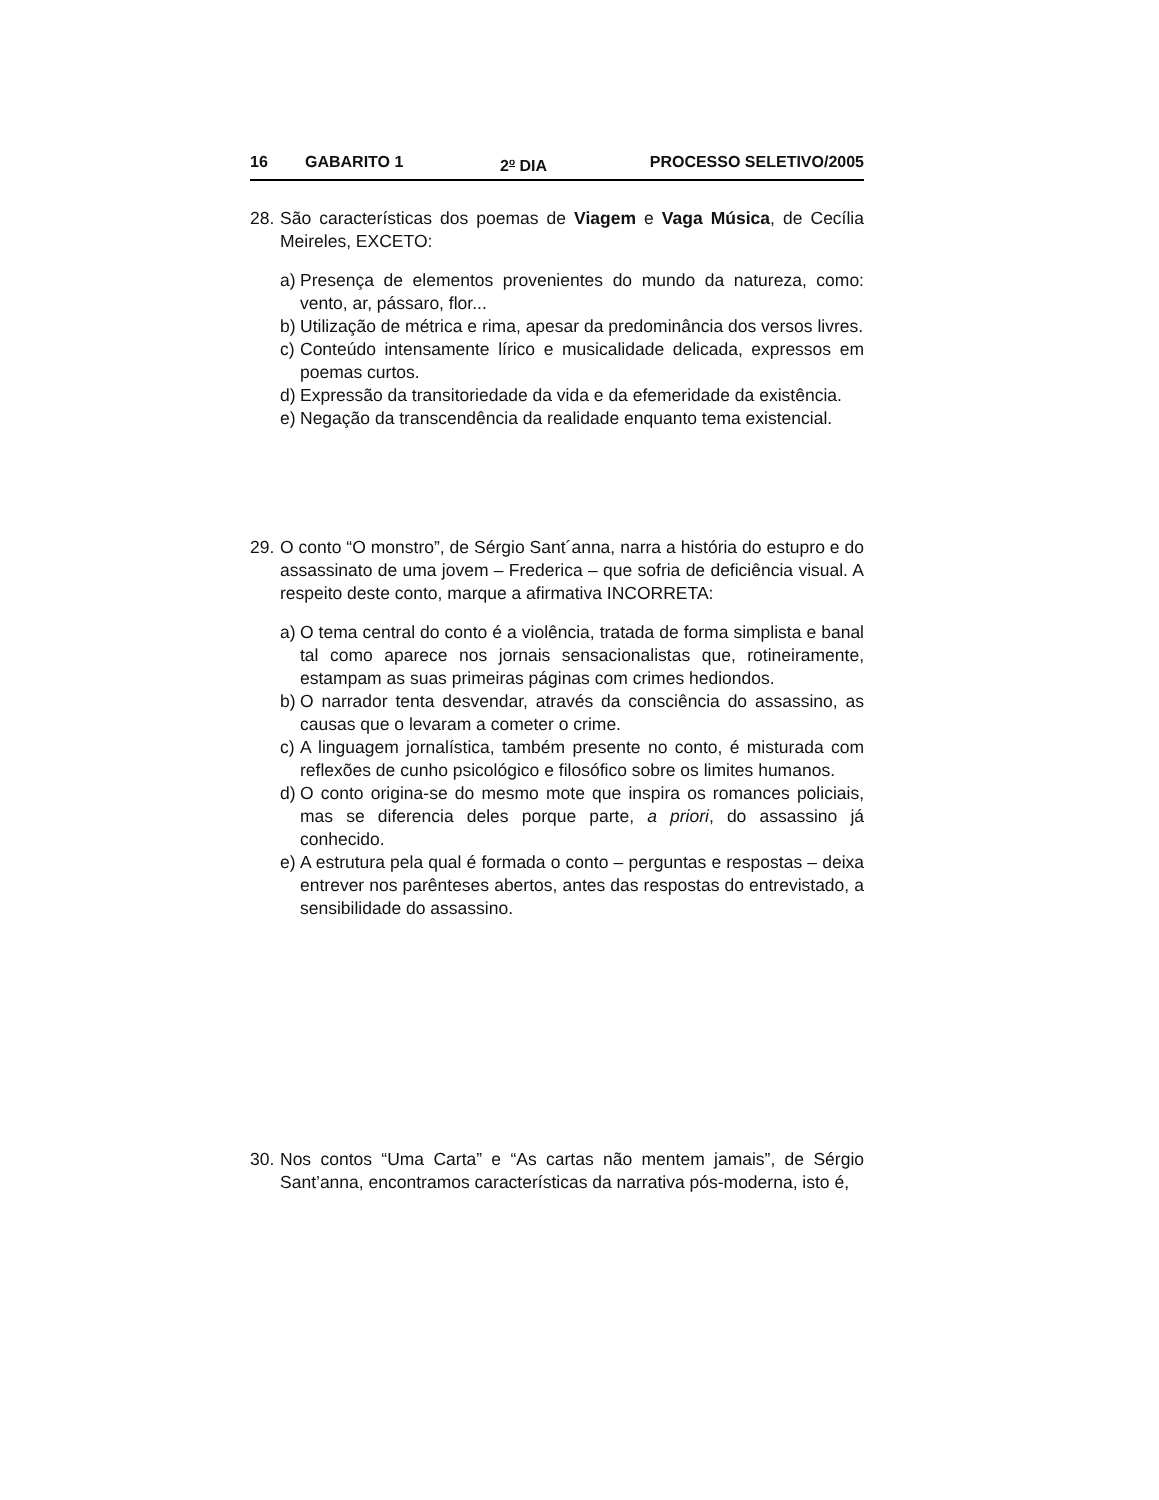16 GABARITO 1 2<sup>o</sup> DIA PROCESSO SELETIVO/2005
28. São características dos poemas de Viagem e Vaga Música, de Cecília Meireles, EXCETO:
a) Presença de elementos provenientes do mundo da natureza, como: vento, ar, pássaro, flor...
b) Utilização de métrica e rima, apesar da predominância dos versos livres.
c) Conteúdo intensamente lírico e musicalidade delicada, expressos em poemas curtos.
d) Expressão da transitoriedade da vida e da efemeridade da existência.
e) Negação da transcendência da realidade enquanto tema existencial.
29. O conto “O monstro”, de Sérgio Sant´anna, narra a história do estupro e do assassinato de uma jovem – Frederica – que sofria de deficiência visual. A respeito deste conto, marque a afirmativa INCORRETA:
a) O tema central do conto é a violência, tratada de forma simplista e banal tal como aparece nos jornais sensacionalistas que, rotineiramente, estampam as suas primeiras páginas com crimes hediondos.
b) O narrador tenta desvendar, através da consciência do assassino, as causas que o levaram a cometer o crime.
c) A linguagem jornalística, também presente no conto, é misturada com reflexões de cunho psicológico e filosófico sobre os limites humanos.
d) O conto origina-se do mesmo mote que inspira os romances policiais, mas se diferencia deles porque parte, a priori, do assassino já conhecido.
e) A estrutura pela qual é formada o conto – perguntas e respostas – deixa entrever nos parênteses abertos, antes das respostas do entrevistado, a sensibilidade do assassino.
30. Nos contos “Uma Carta” e “As cartas não mentem jamais”, de Sérgio Sant’anna, encontramos características da narrativa pós-moderna, isto é,